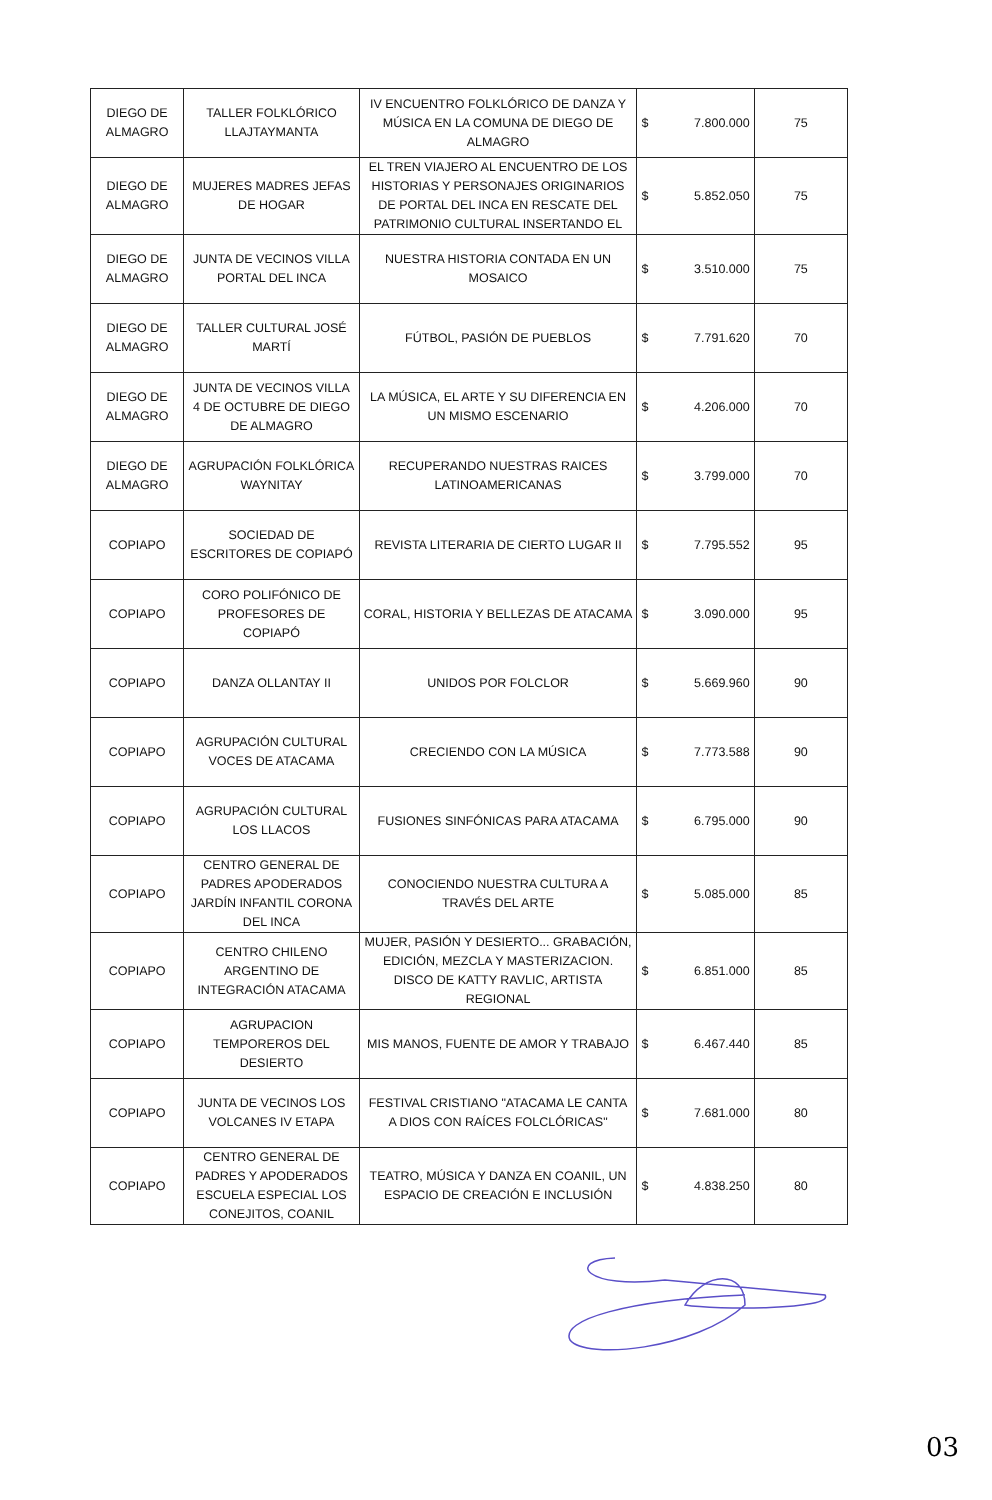| DIEGO DE ALMAGRO | TALLER FOLKLÓRICO LLAJTAYMANTA | IV ENCUENTRO FOLKLÓRICO DE DANZA Y MÚSICA EN LA COMUNA DE DIEGO DE ALMAGRO | $ 7.800.000 | 75 |
| DIEGO DE ALMAGRO | MUJERES MADRES JEFAS DE HOGAR | EL TREN VIAJERO AL ENCUENTRO DE LOS HISTORIAS Y PERSONAJES ORIGINARIOS DE PORTAL DEL INCA EN RESCATE DEL PATRIMONIO CULTURAL INSERTANDO EL | $ 5.852.050 | 75 |
| DIEGO DE ALMAGRO | JUNTA DE VECINOS VILLA PORTAL DEL INCA | NUESTRA HISTORIA CONTADA EN UN MOSAICO | $ 3.510.000 | 75 |
| DIEGO DE ALMAGRO | TALLER CULTURAL JOSÉ MARTÍ | FÚTBOL, PASIÓN DE PUEBLOS | $ 7.791.620 | 70 |
| DIEGO DE ALMAGRO | JUNTA DE VECINOS VILLA 4 DE OCTUBRE DE DIEGO DE ALMAGRO | LA MÚSICA, EL ARTE Y SU DIFERENCIA EN UN MISMO ESCENARIO | $ 4.206.000 | 70 |
| DIEGO DE ALMAGRO | AGRUPACIÓN FOLKLÓRICA WAYNITAY | RECUPERANDO NUESTRAS RAICES LATINOAMERICANAS | $ 3.799.000 | 70 |
| COPIAPO | SOCIEDAD DE ESCRITORES DE COPIAPÓ | REVISTA LITERARIA DE CIERTO LUGAR II | $ 7.795.552 | 95 |
| COPIAPO | CORO POLIFÓNICO DE PROFESORES DE COPIAPÓ | CORAL, HISTORIA Y BELLEZAS DE ATACAMA | $ 3.090.000 | 95 |
| COPIAPO | DANZA OLLANTAY II | UNIDOS POR FOLCLOR | $ 5.669.960 | 90 |
| COPIAPO | AGRUPACIÓN CULTURAL VOCES DE ATACAMA | CRECIENDO CON LA MÚSICA | $ 7.773.588 | 90 |
| COPIAPO | AGRUPACIÓN CULTURAL LOS LLACOS | FUSIONES SINFÓNICAS PARA ATACAMA | $ 6.795.000 | 90 |
| COPIAPO | CENTRO GENERAL DE PADRES APODERADOS JARDÍN INFANTIL CORONA DEL INCA | CONOCIENDO NUESTRA CULTURA A TRAVÉS DEL ARTE | $ 5.085.000 | 85 |
| COPIAPO | CENTRO CHILENO ARGENTINO DE INTEGRACIÓN ATACAMA | MUJER, PASIÓN Y DESIERTO... GRABACIÓN, EDICIÓN, MEZCLA Y MASTERIZACION. DISCO DE KATTY RAVLIC, ARTISTA REGIONAL | $ 6.851.000 | 85 |
| COPIAPO | AGRUPACION TEMPOREROS DEL DESIERTO | MIS MANOS, FUENTE DE AMOR Y TRABAJO | $ 6.467.440 | 85 |
| COPIAPO | JUNTA DE VECINOS LOS VOLCANES IV ETAPA | FESTIVAL CRISTIANO "ATACAMA LE CANTA A DIOS CON RAÍCES FOLCLÓRICAS" | $ 7.681.000 | 80 |
| COPIAPO | CENTRO GENERAL DE PADRES Y APODERADOS ESCUELA ESPECIAL LOS CONEJITOS, COANIL | TEATRO, MÚSICA Y DANZA EN COANIL, UN ESPACIO DE CREACIÓN E INCLUSIÓN | $ 4.838.250 | 80 |
03